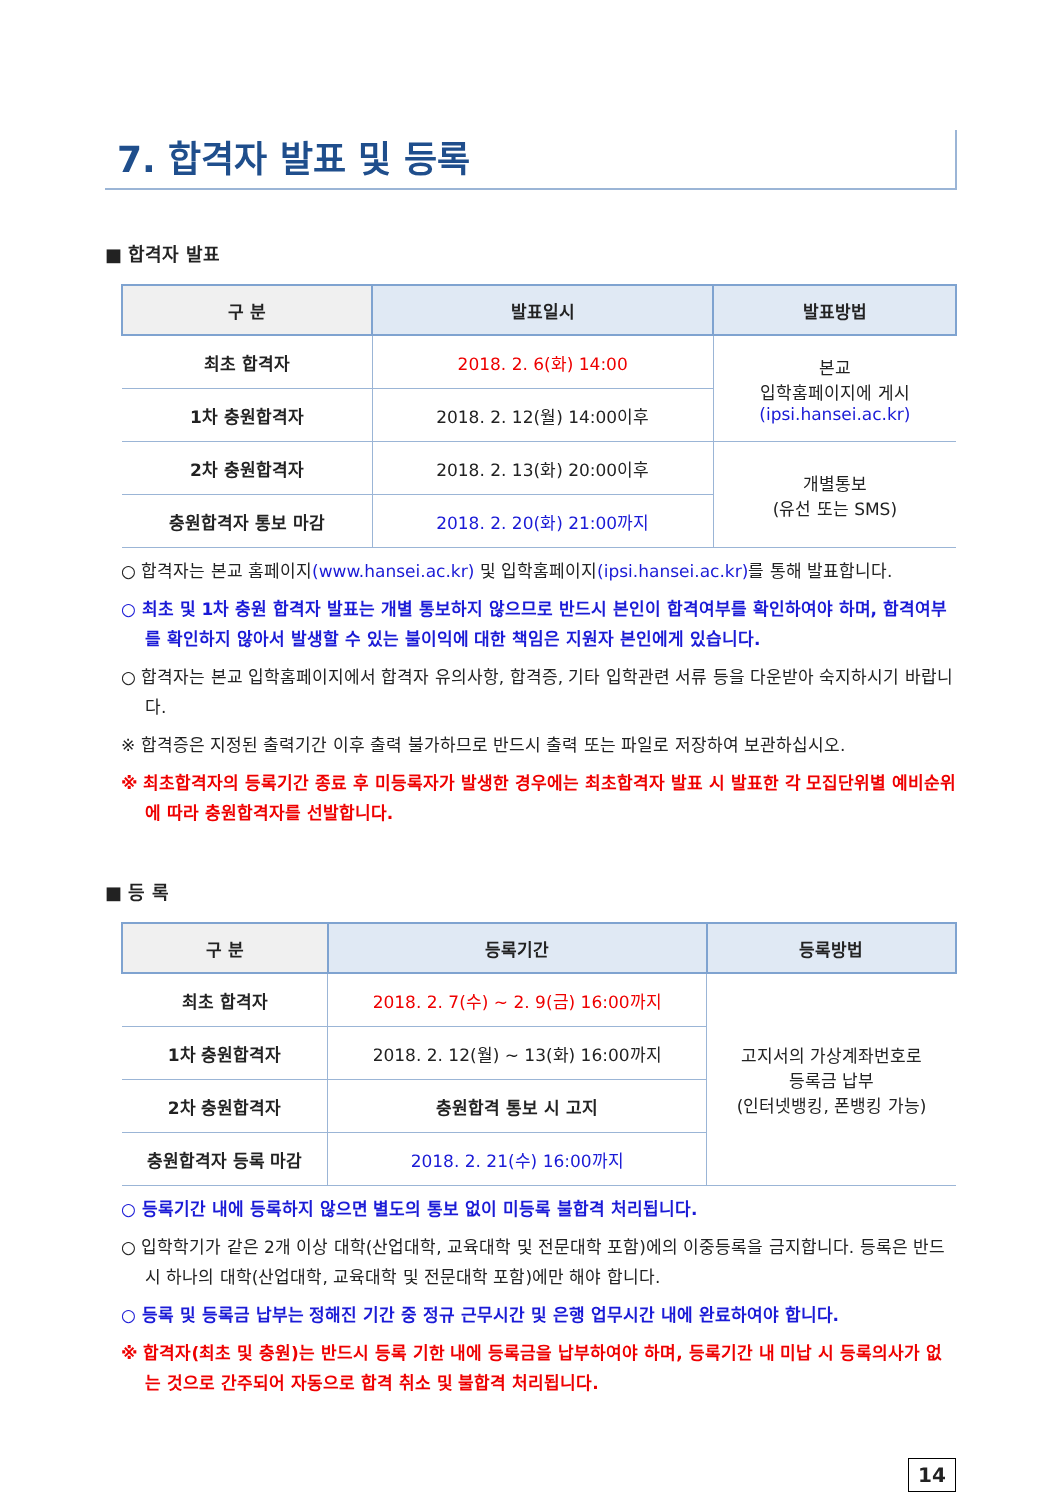7. 합격자 발표 및 등록
■ 합격자 발표
| 구 분 | 발표일시 | 발표방법 |
| --- | --- | --- |
| 최초 합격자 | 2018. 2. 6(화) 14:00 | 본교 입학홈페이지에 게시 (ipsi.hansei.ac.kr) |
| 1차 충원합격자 | 2018. 2. 12(월) 14:00이후 | |
| 2차 충원합격자 | 2018. 2. 13(화) 20:00이후 | 개별통보 (유선 또는 SMS) |
| 충원합격자 통보 마감 | 2018. 2. 20(화) 21:00까지 | |
○ 합격자는 본교 홈페이지(www.hansei.ac.kr) 및 입학홈페이지(ipsi.hansei.ac.kr) 를 통해 발표합니다.
○ 최초 및 1차 충원 합격자 발표는 개별 통보하지 않으므로 반드시 본인이 합격여부를 확인하여야 하며, 합격여부를 확인하지 않아서 발생할 수 있는 불이익에 대한 책임은 지원자 본인에게 있습니다.
○ 합격자는 본교 입학홈페이지에서 합격자 유의사항, 합격증, 기타 입학관련 서류 등을 다운받아 숙지하시기 바랍니다.
※ 합격증은 지정된 출력기간 이후 출력 불가하므로 반드시 출력 또는 파일로 저장하여 보관하십시오.
※ 최초합격자의 등록기간 종료 후 미등록자가 발생한 경우에는 최초합격자 발표 시 발표한 각 모집단위별 예비순위에 따라 충원합격자를 선발합니다.
■ 등 록
| 구 분 | 등록기간 | 등록방법 |
| --- | --- | --- |
| 최초 합격자 | 2018. 2. 7(수) ~ 2. 9(금) 16:00까지 | 고지서의 가상계좌번호로 등록금 납부 (인터넷뱅킹, 폰뱅킹 가능) |
| 1차 충원합격자 | 2018. 2. 12(월) ~ 13(화) 16:00까지 | |
| 2차 충원합격자 | 충원합격 통보 시 고지 | |
| 충원합격자 등록 마감 | 2018. 2. 21(수) 16:00까지 | |
○ 등록기간 내에 등록하지 않으면 별도의 통보 없이 미등록 불합격 처리됩니다.
○ 입학학기가 같은 2개 이상 대학(산업대학, 교육대학 및 전문대학 포함)에의 이중등록을 금지합니다. 등록은 반드시 하나의 대학(산업대학, 교육대학 및 전문대학 포함)에만 해야 합니다.
○ 등록 및 등록금 납부는 정해진 기간 중 정규 근무시간 및 은행 업무시간 내에 완료하여야 합니다.
※ 합격자(최초 및 충원)는 반드시 등록 기한 내에 등록금을 납부하여야 하며, 등록기간 내 미납 시 등록의사가 없는 것으로 간주되어 자동으로 합격 취소 및 불합격 처리됩니다.
14